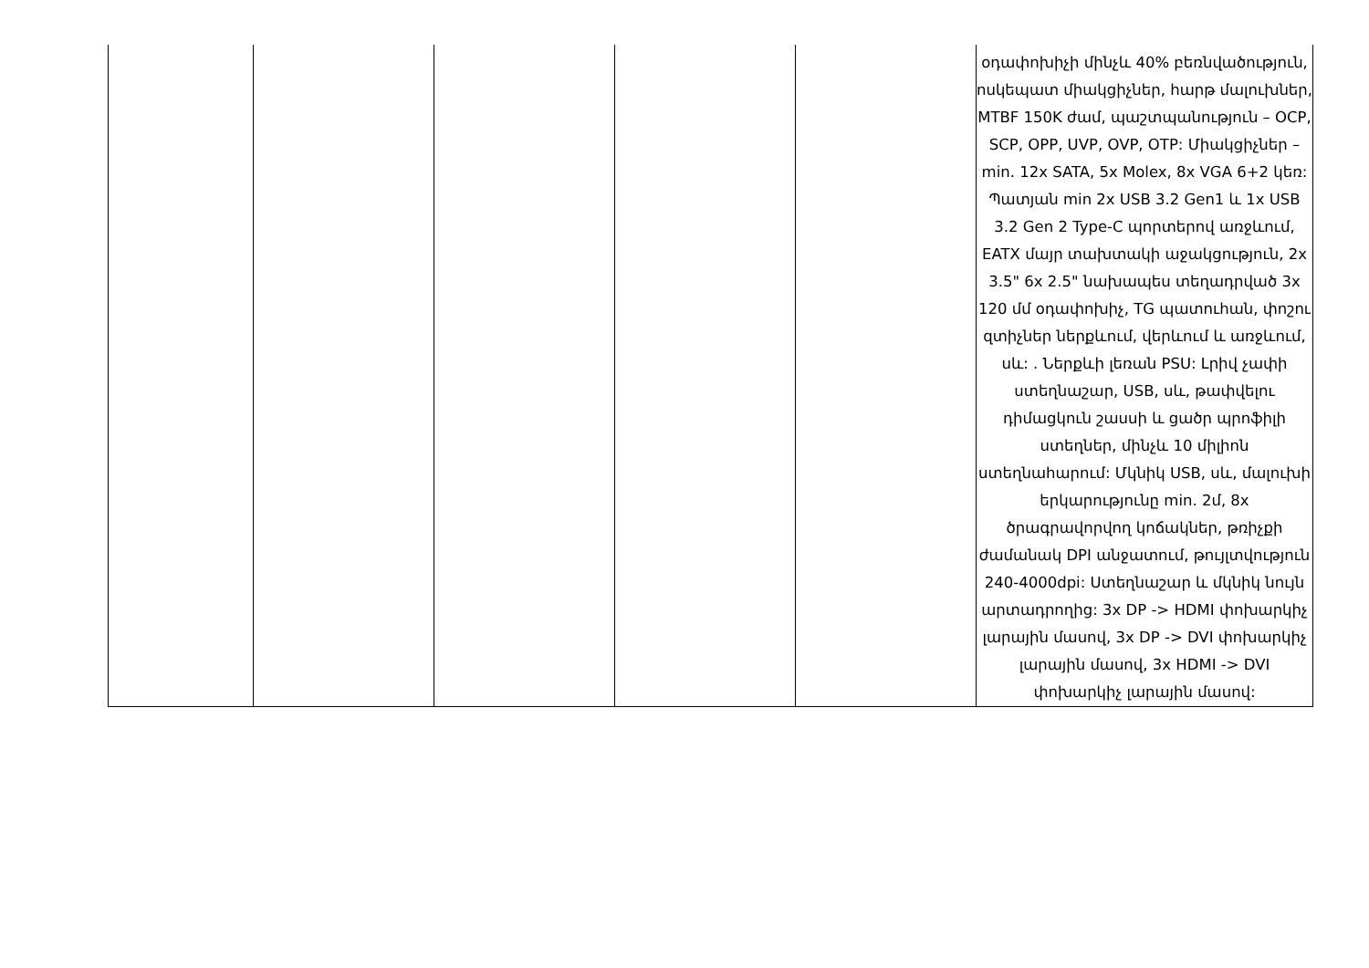| | | | | | օդափոխիչի մինչև 40% բեռնվածություն, ոսկեպատ միակցիչներ, հարթ մալուխներ, MTBF 150K ժամ, պաշտպանություն – OCP, SCP, OPP, UVP, OVP, OTP: Միակցիչներ – min. 12x SATA, 5x Molex, 8x VGA 6+2 կեռ: Պատյան min 2x USB 3.2 Gen1 և 1x USB 3.2 Gen 2 Type-C պորտերով առջևում, EATX մայր տախտակի աջակցություն, 2x 3.5" 6x 2.5" նախապես տեղադրված 3x 120 մմ օդափոխիչ, TG պատուհան, փոշու զտիչներ ներքևում, վերևում և առջևում, սև: . Ներքևի լեռան PSU: Լրիվ չափի ստեղնաշար, USB, սև, թափվելու դիմացկուն շասսի և ցածր պրոֆիլի ստեղներ, մինչև 10 միլիոն ստեղնահարում: Մկնիկ USB, սև, մալուխի երկարությունը min. 2մ, 8x ծրագրավորվող կոճակներ, թռիչքի ժամանակ DPI անջատում, թույլտվություն 240-4000dpi: Ստեղնաշար և մկնիկ նույն արտադրողից: 3x DP -> HDMI փոխարկիչ լարային մասով, 3x DP -> DVI փոխարկիչ լարային մասով, 3x HDMI -> DVI փոխարկիչ լարային մասով: |